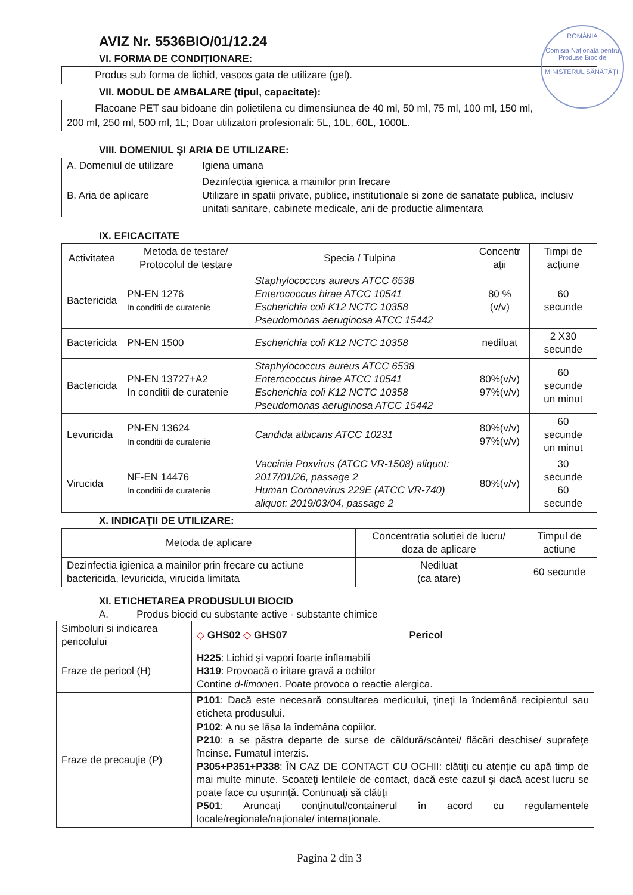ROMÂNIA
Comisia Naţională pentru Produse Biocide
MINISTERUL SĂNĂTĂŢII
AVIZ Nr. 5536BIO/01/12.24
VI. FORMA DE CONDIŢIONARE:
Produs sub forma de lichid, vascos gata de utilizare (gel).
VII. MODUL DE AMBALARE (tipul, capacitate):
Flacoane PET sau bidoane din polietilena cu dimensiunea de 40 ml, 50 ml, 75 ml, 100 ml, 150 ml, 200 ml, 250 ml, 500 ml, 1L; Doar utilizatori profesionali: 5L, 10L, 60L, 1000L.
VIII. DOMENIUL ŞI ARIA DE UTILIZARE:
| A. Domeniul de utilizare | Igiena umana |
| B. Aria de aplicare | Dezinfectia igienica a mainilor prin frecare Utilizare in spatii private, publice, institutionale si zone de sanatate publica, inclusiv unitati sanitare, cabinete medicale, arii de productie alimentara |
IX. EFICACITATE
| Activitatea | Metoda de testare/ Protocolul de testare | Specia / Tulpina | Concentr aţii | Timpi de acţiune |
| --- | --- | --- | --- | --- |
| Bactericida | PN-EN 1276 In conditii de curatenie | Staphylococcus aureus ATCC 6538 Enterococcus hirae ATCC 10541 Escherichia coli K12 NCTC 10358 Pseudomonas aeruginosa ATCC 15442 | 80 % (v/v) | 60 secunde |
| Bactericida | PN-EN 1500 | Escherichia coli K12 NCTC 10358 | nediluat | 2 X30 secunde |
| Bactericida | PN-EN 13727+A2 In conditii de curatenie | Staphylococcus aureus ATCC 6538 Enterococcus hirae ATCC 10541 Escherichia coli K12 NCTC 10358 Pseudomonas aeruginosa ATCC 15442 | 80%(v/v) 97%(v/v) | 60 secunde un minut |
| Levuricida | PN-EN 13624 In conditii de curatenie | Candida albicans ATCC 10231 | 80%(v/v) 97%(v/v) | 60 secunde un minut |
| Virucida | NF-EN 14476 In conditii de curatenie | Vaccinia Poxvirus (ATCC VR-1508) aliquot: 2017/01/26, passage 2 Human Coronavirus 229E (ATCC VR-740) aliquot: 2019/03/04, passage 2 | 80%(v/v) | 30 secunde 60 secunde |
X. INDICAŢII DE UTILIZARE:
| Metoda de aplicare | Concentratia solutiei de lucru/ doza de aplicare | Timpul de actiune |
| --- | --- | --- |
| Dezinfectia igienica a mainilor prin frecare cu actiune bactericida, levuricida, virucida limitata | Nediluat (ca atare) | 60 secunde |
XI. ETICHETAREA PRODUSULUI BIOCID
A. Produs biocid cu substante active - substante chimice
| Simboluri si indicarea pericolului | ◇ GHS02 ◇ GHS07 Pericol |
| Fraze de pericol (H) | H225 : Lichid şi vapori foarte inflamabili H319 : Provoacă o iritare gravă a ochilor Contine d-limonen . Poate provoca o reactie alergica. |
| Fraze de precauţie (P) | P101 : Dacă este necesară consultarea medicului, ţineţi la îndemână recipientul sau eticheta produsului. P102 : A nu se lăsa la îndemâna copiilor. P210 : a se păstra departe de surse de căldură/scântei/ flăcări deschise/ suprafeţe încinse. Fumatul interzis. P305+P351+P338 : ÎN CAZ DE CONTACT CU OCHII: clătiţi cu atenţie cu apă timp de mai multe minute. Scoateţi lentilele de contact, dacă este cazul şi dacă acest lucru se poate face cu uşurinţă. Continuaţi să clătiţi P501 : Aruncaţi conţinutul/containerul în acord cu regulamentele locale/regionale/naţionale/ internaţionale. |
Pagina 2 din 3